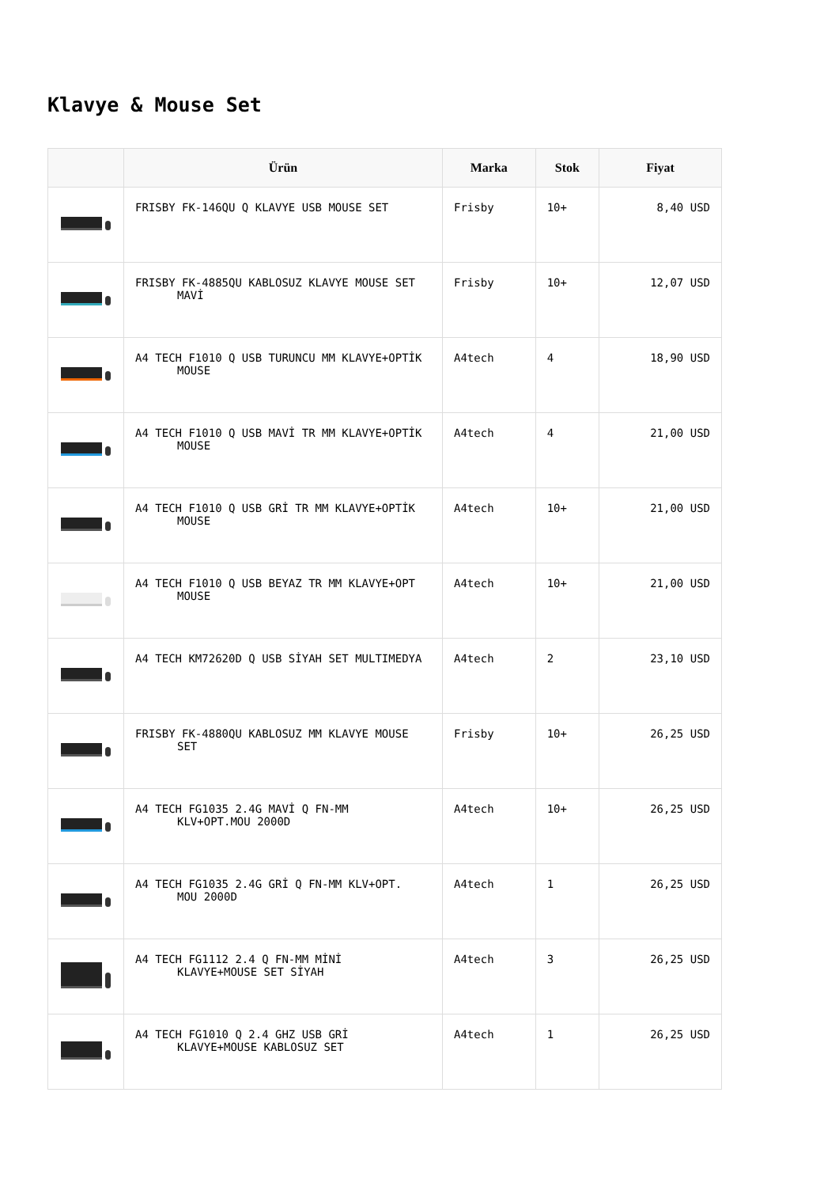Klavye & Mouse Set
| | Ürün | Marka | Stok | Fiyat |
| --- | --- | --- | --- | --- |
| | FRISBY FK-146QU Q KLAVYE USB MOUSE SET | Frisby | 10+ | 8,40 USD |
| | FRISBY FK-4885QU KABLOSUZ KLAVYE MOUSE SET MAVİ | Frisby | 10+ | 12,07 USD |
| | A4 TECH F1010 Q USB TURUNCU MM KLAVYE+OPTİK MOUSE | A4tech | 4 | 18,90 USD |
| | A4 TECH F1010 Q USB MAVİ TR MM KLAVYE+OPTİK MOUSE | A4tech | 4 | 21,00 USD |
| | A4 TECH F1010 Q USB GRİ TR MM KLAVYE+OPTİK MOUSE | A4tech | 10+ | 21,00 USD |
| | A4 TECH F1010 Q USB BEYAZ TR MM KLAVYE+OPT MOUSE | A4tech | 10+ | 21,00 USD |
| | A4 TECH KM72620D Q USB SİYAH SET MULTIMEDYA | A4tech | 2 | 23,10 USD |
| | FRISBY FK-4880QU KABLOSUZ MM KLAVYE MOUSE SET | Frisby | 10+ | 26,25 USD |
| | A4 TECH FG1035 2.4G MAVİ Q FN-MM KLV+OPT.MOU 2000D | A4tech | 10+ | 26,25 USD |
| | A4 TECH FG1035 2.4G GRİ Q FN-MM KLV+OPT. MOU 2000D | A4tech | 1 | 26,25 USD |
| | A4 TECH FG1112 2.4 Q FN-MM MİNİ KLAVYE+MOUSE SET SİYAH | A4tech | 3 | 26,25 USD |
| | A4 TECH FG1010 Q 2.4 GHZ USB GRİ KLAVYE+MOUSE KABLOSUZ SET | A4tech | 1 | 26,25 USD |